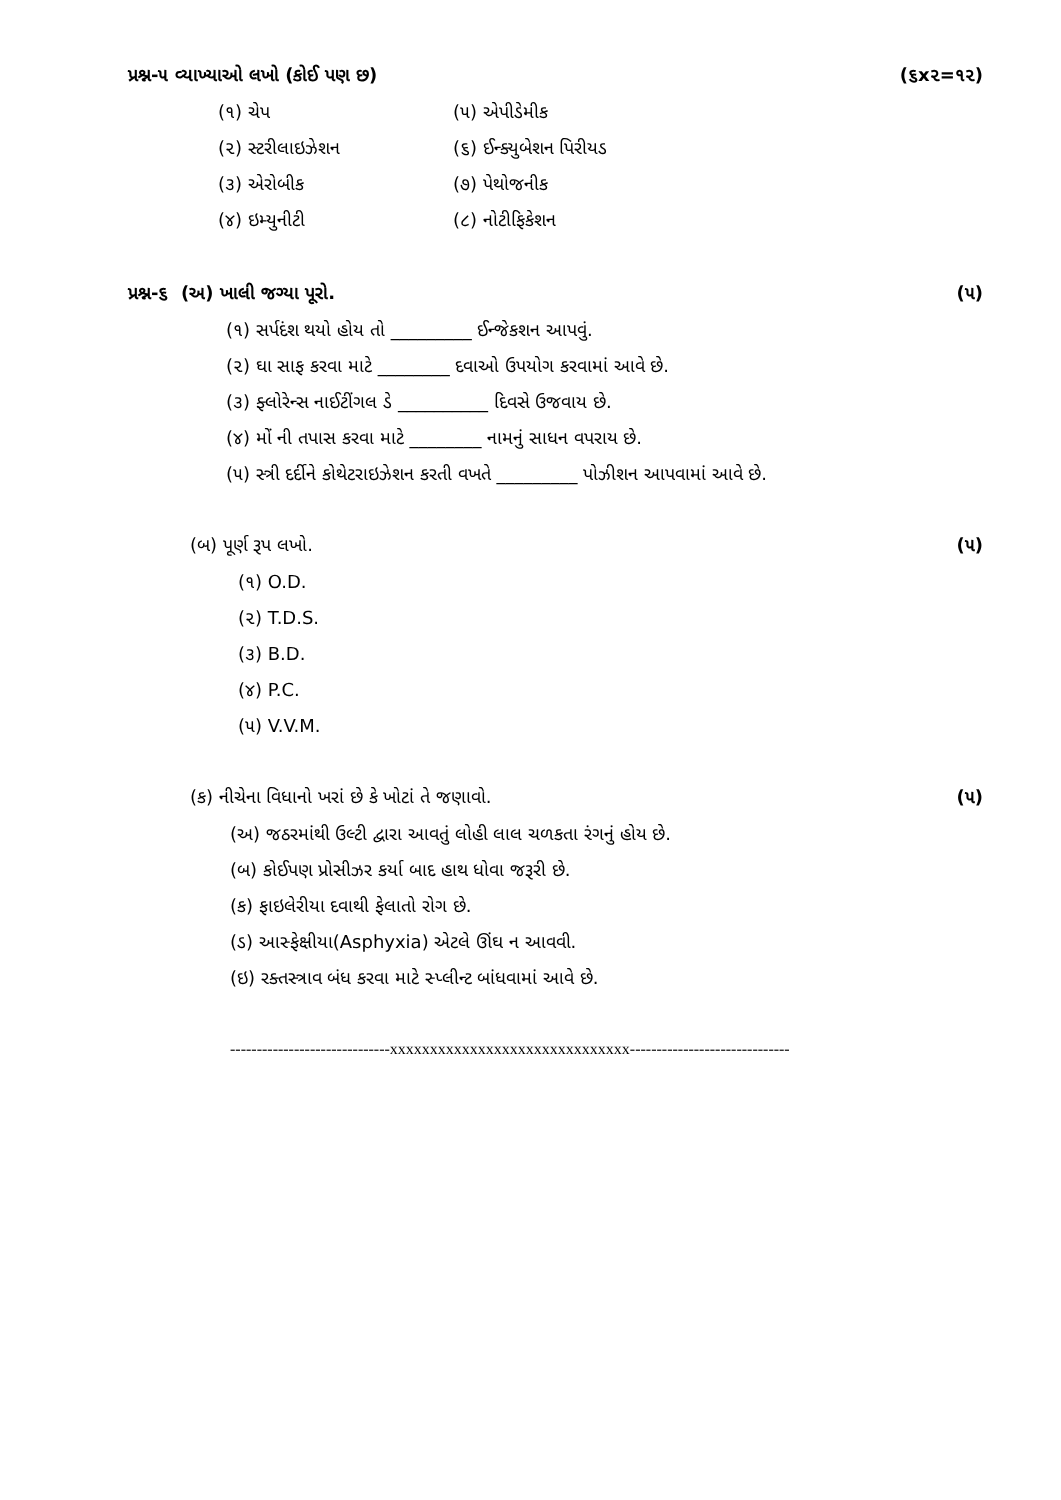પ્રશ્ન-૫ વ્યાખ્યાઓ લખો (કોઈ પણ છ) (૬x૨=૧૨)
(૧) ચેપ
(૫) એપીડેમીક
(૨) સ્ટરીલાઇઝેશન
(૬) ઈન્ક્યુબેશન પિરીયડ
(૩) એરોબીક
(૭) પેથોજનીક
(૪) ઇમ્યુનીટી
(૮) નોટીફિકેશન
પ્રશ્ન-૬ (અ) ખાલી જગ્યા પૂરો. (૫)
(૧) સર્પદંશ થયો હોય તો _________ ઈન્જેકશન આપવું.
(૨) ઘા સાફ કરવા માટે ________ દવાઓ ઉપયોગ કરવામાં આવે છે.
(૩) ફ્લોરેન્સ નાઈટીંગલ ડે __________ દિવસે ઉજવાય છે.
(૪) મોં ની તપાસ કરવા માટે ________ નામનું સાધન વપરાય છે.
(૫) સ્ત્રી દર્દીને કોથેટરાઇઝેશન કરતી વખતે _________ પોઝીશન આપવામાં આવે છે.
(બ) પૂર્ણ રૂપ લખો. (૫)
(૧) O.D.
(૨) T.D.S.
(૩) B.D.
(૪) P.C.
(૫) V.V.M.
(ક) નીચેના વિધાનો ખરાં છે કે ખોટાં તે જણાવો. (૫)
(અ) જઠરમાંથી ઉલ્ટી દ્વારા આવતું લોહી લાલ ચળકતા રંગનું હોય છે.
(બ) કોઈપણ પ્રોસીઝર કર્યા બાદ હાથ ધોવા જરૂરી છે.
(ક) ફાઇલેરીયા દવાથી ફેલાતો રોગ છે.
(ડ) આસ્ફેક્ષીયા(Asphyxia) એટલે ઊંઘ ન આવવી.
(ઇ) રક્તસ્ત્રાવ બંધ કરવા માટે સ્પ્લીન્ટ બાંધવામાં આવે છે.
------------------------------xxxxxxxxxxxxxxxxxxxxxxxxxxxxxx------------------------------